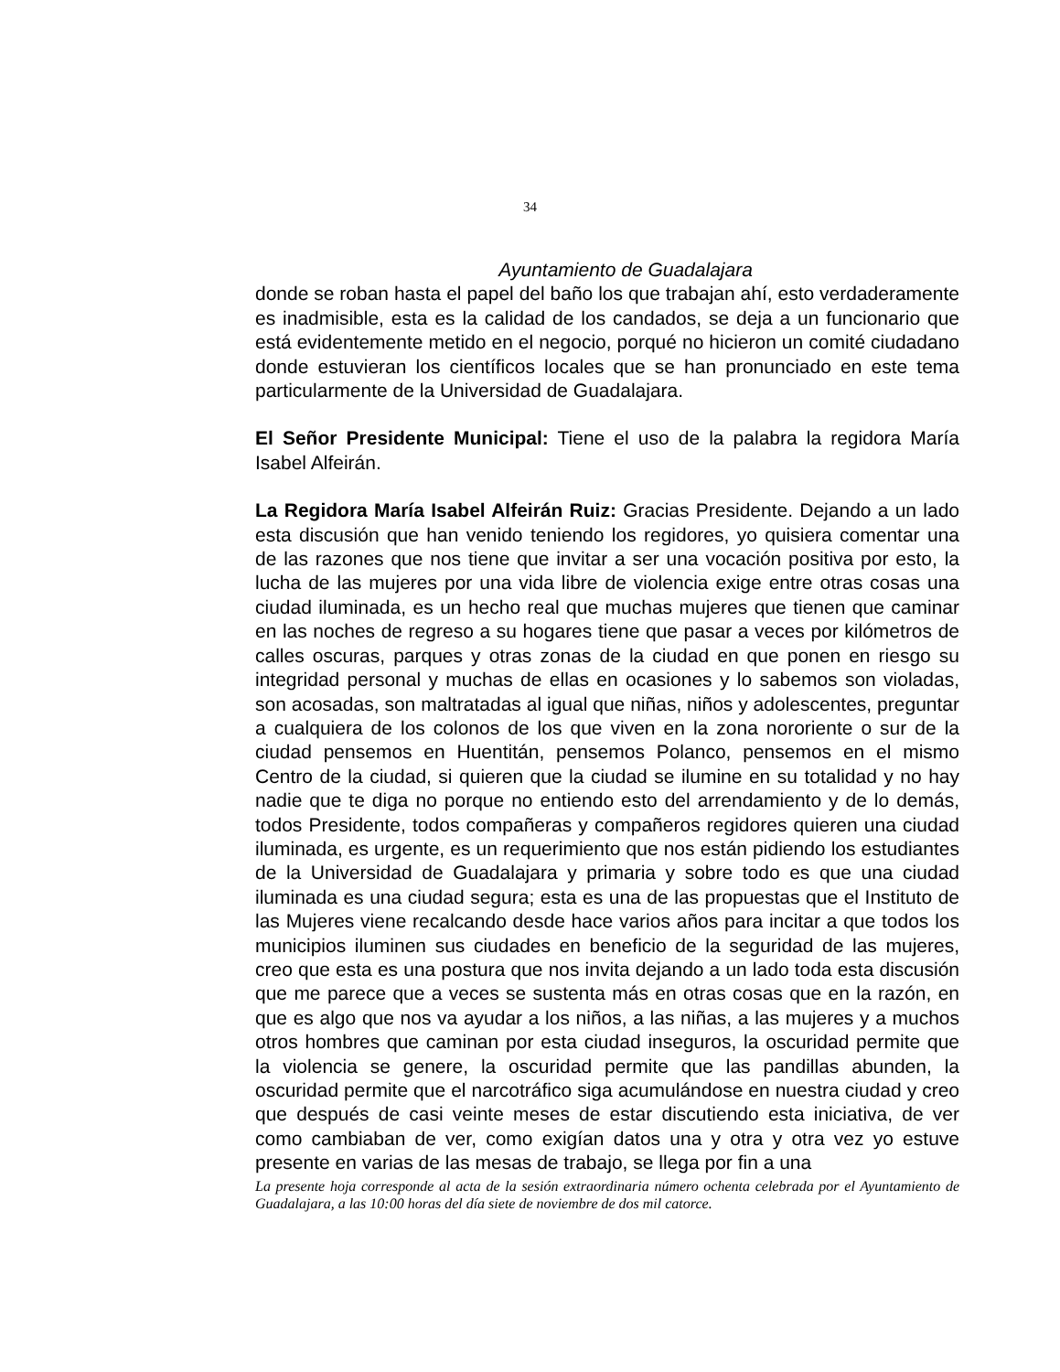34
Ayuntamiento de Guadalajara
donde se roban hasta el papel del baño los que trabajan ahí, esto verdaderamente es inadmisible, esta es la calidad de los candados, se deja a un funcionario que está evidentemente metido en el negocio, porqué no hicieron un comité ciudadano donde estuvieran los científicos locales que se han pronunciado en este tema particularmente de la Universidad de Guadalajara.
El Señor Presidente Municipal: Tiene el uso de la palabra la regidora María Isabel Alfeirán.
La Regidora María Isabel Alfeirán Ruiz: Gracias Presidente. Dejando a un lado esta discusión que han venido teniendo los regidores, yo quisiera comentar una de las razones que nos tiene que invitar a ser una vocación positiva por esto, la lucha de las mujeres por una vida libre de violencia exige entre otras cosas una ciudad iluminada, es un hecho real que muchas mujeres que tienen que caminar en las noches de regreso a su hogares tiene que pasar a veces por kilómetros de calles oscuras, parques y otras zonas de la ciudad en que ponen en riesgo su integridad personal y muchas de ellas en ocasiones y lo sabemos son violadas, son acosadas, son maltratadas al igual que niñas, niños y adolescentes, preguntar a cualquiera de los colonos de los que viven en la zona nororiente o sur de la ciudad pensemos en Huentitán, pensemos Polanco, pensemos en el mismo Centro de la ciudad, si quieren que la ciudad se ilumine en su totalidad y no hay nadie que te diga no porque no entiendo esto del arrendamiento y de lo demás, todos Presidente, todos compañeras y compañeros regidores quieren una ciudad iluminada, es urgente, es un requerimiento que nos están pidiendo los estudiantes de la Universidad de Guadalajara y primaria y sobre todo es que una ciudad iluminada es una ciudad segura; esta es una de las propuestas que el Instituto de las Mujeres viene recalcando desde hace varios años para incitar a que todos los municipios iluminen sus ciudades en beneficio de la seguridad de las mujeres, creo que esta es una postura que nos invita dejando a un lado toda esta discusión que me parece que a veces se sustenta más en otras cosas que en la razón, en que es algo que nos va ayudar a los niños, a las niñas, a las mujeres y a muchos otros hombres que caminan por esta ciudad inseguros, la oscuridad permite que la violencia se genere, la oscuridad permite que las pandillas abunden, la oscuridad permite que el narcotráfico siga acumulándose en nuestra ciudad y creo que después de casi veinte meses de estar discutiendo esta iniciativa, de ver como cambiaban de ver, como exigían datos una y otra y otra vez yo estuve presente en varias de las mesas de trabajo, se llega por fin a una
La presente hoja corresponde al acta de la sesión extraordinaria número ochenta celebrada por el Ayuntamiento de Guadalajara, a las 10:00 horas del día siete de noviembre de dos mil catorce.